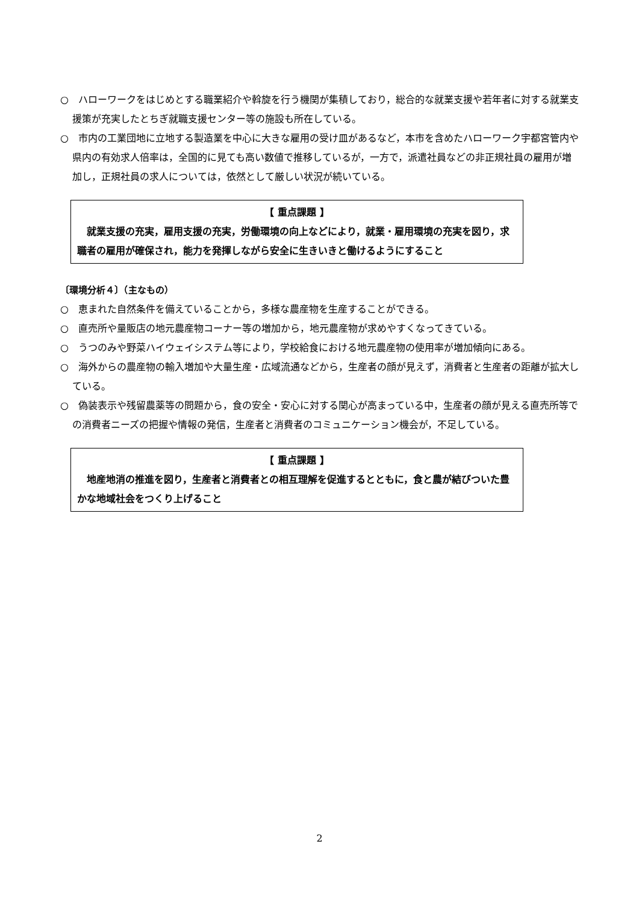○　ハローワークをはじめとする職業紹介や斡旋を行う機関が集積しており，総合的な就業支援や若年者に対する就業支援策が充実したとちぎ就職支援センター等の施設も所在している。
○　市内の工業団地に立地する製造業を中心に大きな雇用の受け皿があるなど，本市を含めたハローワーク宇都宮管内や県内の有効求人倍率は，全国的に見ても高い数値で推移しているが，一方で，派遣社員などの非正規社員の雇用が増加し，正規社員の求人については，依然として厳しい状況が続いている。
【 重点課題 】
就業支援の充実，雇用支援の充実，労働環境の向上などにより，就業・雇用環境の充実を図り，求職者の雇用が確保され，能力を発揮しながら安全に生きいきと働けるようにすること
〔環境分析４〕（主なもの）
○　恵まれた自然条件を備えていることから，多様な農産物を生産することができる。
○　直売所や量販店の地元農産物コーナー等の増加から，地元農産物が求めやすくなってきている。
○　うつのみや野菜ハイウェイシステム等により，学校給食における地元農産物の使用率が増加傾向にある。
○　海外からの農産物の輸入増加や大量生産・広域流通などから，生産者の顔が見えず，消費者と生産者の距離が拡大している。
○　偽装表示や残留農薬等の問題から，食の安全・安心に対する関心が高まっている中，生産者の顔が見える直売所等での消費者ニーズの把握や情報の発信，生産者と消費者のコミュニケーション機会が，不足している。
【 重点課題 】
地産地消の推進を図り，生産者と消費者との相互理解を促進するとともに，食と農が結びついた豊かな地域社会をつくり上げること
2